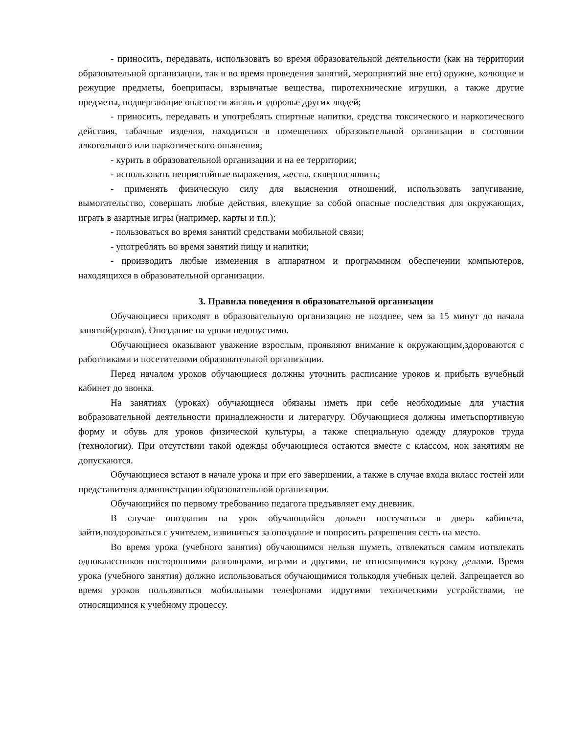- приносить, передавать, использовать во время образовательной деятельности (как на территории образовательной организации, так и во время проведения занятий, мероприятий вне его) оружие, колющие и режущие предметы, боеприпасы, взрывчатые вещества, пиротехнические игрушки, а также другие предметы, подвергающие опасности жизнь и здоровье других людей;
- приносить, передавать и употреблять спиртные напитки, средства токсического и наркотического действия, табачные изделия, находиться в помещениях образовательной организации в состоянии алкогольного или наркотического опьянения;
- курить в образовательной организации и на ее территории;
- использовать непристойные выражения, жесты, сквернословить;
- применять физическую силу для выяснения отношений, использовать запугивание, вымогательство, совершать любые действия, влекущие за собой опасные последствия для окружающих, играть в азартные игры (например, карты и т.п.);
- пользоваться во время занятий средствами мобильной связи;
- употреблять во время занятий пищу и напитки;
- производить любые изменения в аппаратном и программном обеспечении компьютеров, находящихся в образовательной организации.
3. Правила поведения в образовательной организации
Обучающиеся приходят в образовательную организацию не позднее, чем за 15 минут до начала занятий(уроков). Опоздание на уроки недопустимо.
Обучающиеся оказывают уважение взрослым, проявляют внимание к окружающим,здороваются с работниками и посетителями образовательной организации.
Перед началом уроков обучающиеся должны уточнить расписание уроков и прибыть вучебный кабинет до звонка.
На занятиях (уроках) обучающиеся обязаны иметь при себе необходимые для участия вобразовательной деятельности принадлежности и литературу. Обучающиеся должны иметьспортивную форму и обувь для уроков физической культуры, а также специальную одежду дляуроков труда (технологии). При отсутствии такой одежды обучающиеся остаются вместе с классом, нок занятиям не допускаются.
Обучающиеся встают в начале урока и при его завершении, а также в случае входа вкласс гостей или представителя администрации образовательной организации.
Обучающийся по первому требованию педагога предъявляет ему дневник.
В случае опоздания на урок обучающийся должен постучаться в дверь кабинета, зайти,поздороваться с учителем, извиниться за опоздание и попросить разрешения сесть на место.
Во время урока (учебного занятия) обучающимся нельзя шуметь, отвлекаться самим иотвлекать одноклассников посторонними разговорами, играми и другими, не относящимися куроку делами. Время урока (учебного занятия) должно использоваться обучающимися толькодля учебных целей. Запрещается во время уроков пользоваться мобильными телефонами идругими техническими устройствами, не относящимися к учебному процессу.